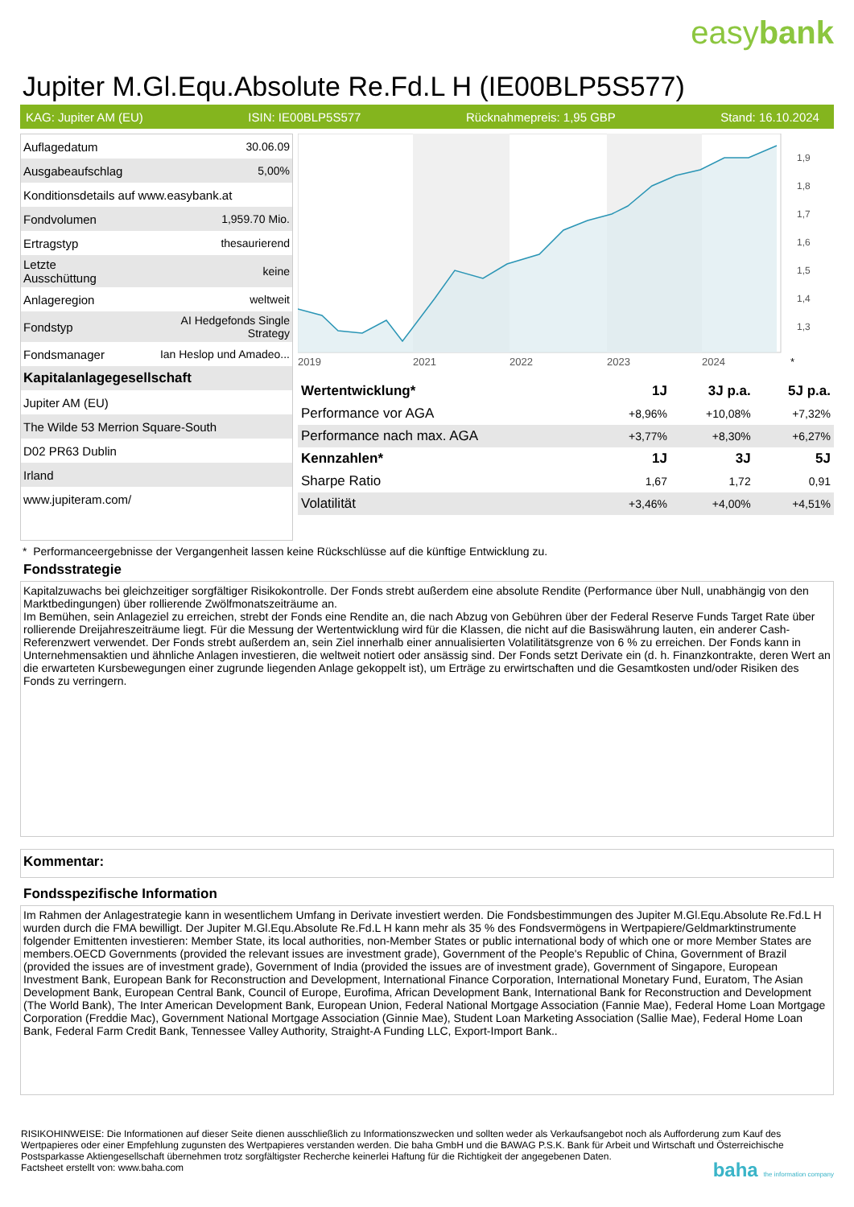easybank
Jupiter M.Gl.Equ.Absolute Re.Fd.L H (IE00BLP5S577)
KAG: Jupiter AM (EU) ISIN: IE00BLP5S577 Rücknahmepreis: 1,95 GBP Stand: 16.10.2024
| Auflagedatum | 30.06.09 |
| Ausgabeaufschlag | 5,00% |
| Konditionsdetails auf www.easybank.at | |
| Fondvolumen | 1,959.70 Mio. |
| Ertragstyp | thesaurierend |
| Letzte Ausschüttung | keine |
| Anlageregion | weltweit |
| Fondstyp | AI Hedgefonds Single Strategy |
| Fondsmanager | Ian Heslop und Amadeo... |
| Kapitalanlagegesellschaft | |
| Jupiter AM (EU) | |
| The Wilde 53 Merrion Square-South | |
| D02 PR63 Dublin | |
| Irland | |
| www.jupiteram.com/ | |
1,9
1,8
1,7
1,6
1,5
1,4
1,3
2019
2021
2022
2023
2024
*
| Wertentwicklung* | 1J | 3J p.a. | 5J p.a. |
| --- | --- | --- | --- |
| Performance vor AGA | +8,96% | +10,08% | +7,32% |
| Performance nach max. AGA | +3,77% | +8,30% | +6,27% |
| Kennzahlen* | 1J | 3J | 5J |
| Sharpe Ratio | 1,67 | 1,72 | 0,91 |
| Volatilität | +3,46% | +4,00% | +4,51% |
* Performanceergebnisse der Vergangenheit lassen keine Rückschlüsse auf die künftige Entwicklung zu.
Fondsstrategie
Kapitalzuwachs bei gleichzeitiger sorgfältiger Risikokontrolle. Der Fonds strebt außerdem eine absolute Rendite (Performance über Null, unabhängig von den Marktbedingungen) über rollierende Zwölfmonatszeiträume an.
Im Bemühen, sein Anlageziel zu erreichen, strebt der Fonds eine Rendite an, die nach Abzug von Gebühren über der Federal Reserve Funds Target Rate über rollierende Dreijahreszeiträume liegt. Für die Messung der Wertentwicklung wird für die Klassen, die nicht auf die Basiswährung lauten, ein anderer Cash-Referenzwert verwendet. Der Fonds strebt außerdem an, sein Ziel innerhalb einer annualisierten Volatilitätsgrenze von 6 % zu erreichen. Der Fonds kann in Unternehmensaktien und ähnliche Anlagen investieren, die weltweit notiert oder ansässig sind. Der Fonds setzt Derivate ein (d. h. Finanzkontrakte, deren Wert an die erwarteten Kursbewegungen einer zugrunde liegenden Anlage gekoppelt ist), um Erträge zu erwirtschaften und die Gesamtkosten und/oder Risiken des Fonds zu verringern.
Kommentar:
Fondsspezifische Information
Im Rahmen der Anlagestrategie kann in wesentlichem Umfang in Derivate investiert werden. Die Fondsbestimmungen des Jupiter M.Gl.Equ.Absolute Re.Fd.L H wurden durch die FMA bewilligt. Der Jupiter M.Gl.Equ.Absolute Re.Fd.L H kann mehr als 35 % des Fondsvermögens in Wertpapiere/Geldmarktinstrumente folgender Emittenten investieren: Member State, its local authorities, non-Member States or public international body of which one or more Member States are members.OECD Governments (provided the relevant issues are investment grade), Government of the People's Republic of China, Government of Brazil (provided the issues are of investment grade), Government of India (provided the issues are of investment grade), Government of Singapore, European Investment Bank, European Bank for Reconstruction and Development, International Finance Corporation, International Monetary Fund, Euratom, The Asian Development Bank, European Central Bank, Council of Europe, Eurofima, African Development Bank, International Bank for Reconstruction and Development (The World Bank), The Inter American Development Bank, European Union, Federal National Mortgage Association (Fannie Mae), Federal Home Loan Mortgage Corporation (Freddie Mac), Government National Mortgage Association (Ginnie Mae), Student Loan Marketing Association (Sallie Mae), Federal Home Loan Bank, Federal Farm Credit Bank, Tennessee Valley Authority, Straight-A Funding LLC, Export-Import Bank..
RISIKOHINWEISE: Die Informationen auf dieser Seite dienen ausschließlich zu Informationszwecken und sollten weder als Verkaufsangebot noch als Aufforderung zum Kauf des Wertpapieres oder einer Empfehlung zugunsten des Wertpapieres verstanden werden. Die baha GmbH und die BAWAG P.S.K. Bank für Arbeit und Wirtschaft und Österreichische Postsparkasse Aktiengesellschaft übernehmen trotz sorgfältigster Recherche keinerlei Haftung für die Richtigkeit der angegebenen Daten.
Factsheet erstellt von: www.baha.com
baha the information company